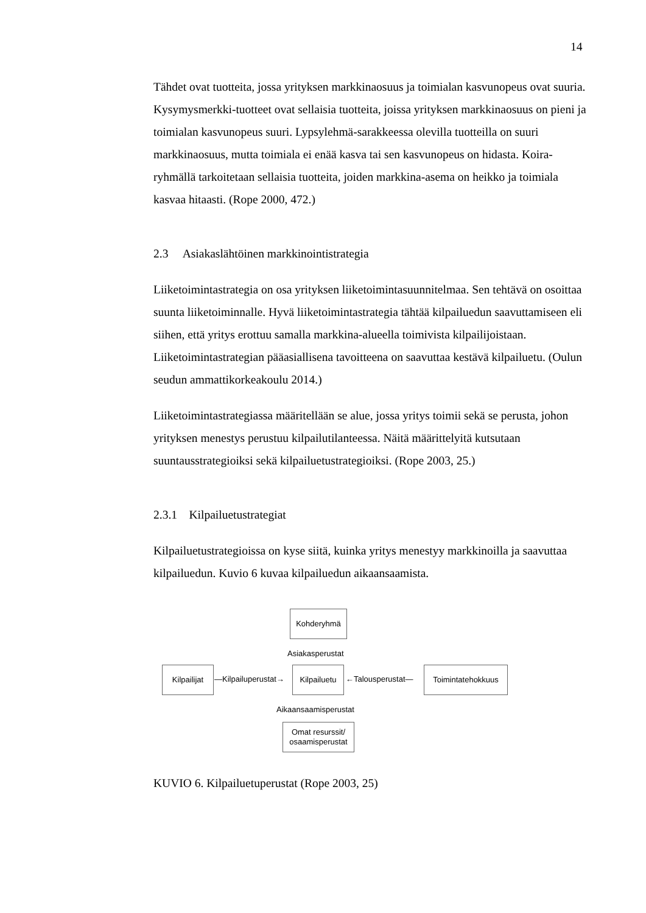14
Tähdet ovat tuotteita, jossa yrityksen markkinaosuus ja toimialan kasvunopeus ovat suuria. Kysymysmerkki-tuotteet ovat sellaisia tuotteita, joissa yrityksen markkinaosuus on pieni ja toimialan kasvunopeus suuri. Lypsylehmä-sarakkeessa olevilla tuotteilla on suuri markkinaosuus, mutta toimiala ei enää kasva tai sen kasvunopeus on hidasta. Koira-ryhmällä tarkoitetaan sellaisia tuotteita, joiden markkina-asema on heikko ja toimiala kasvaa hitaasti. (Rope 2000, 472.)
2.3 Asiakaslähtöinen markkinointistrategia
Liiketoimintastrategia on osa yrityksen liiketoimintasuunnitelmaa. Sen tehtävä on osoittaa suunta liiketoiminnalle. Hyvä liiketoimintastrategia tähtää kilpailuedun saavuttamiseen eli siihen, että yritys erottuu samalla markkina-alueella toimivista kilpailijoistaan. Liiketoimintastrategian pääasiallisena tavoitteena on saavuttaa kestävä kilpailuetu. (Oulun seudun ammattikorkeakoulu 2014.)
Liiketoimintastrategiassa määritellään se alue, jossa yritys toimii sekä se perusta, johon yrityksen menestys perustuu kilpailutilanteessa. Näitä määrittelyitä kutsutaan suuntausstrategioiksi sekä kilpailuetustrategioiksi. (Rope 2003, 25.)
2.3.1 Kilpailuetustrategiat
Kilpailuetustrategioissa on kyse siitä, kuinka yritys menestyy markkinoilla ja saavuttaa kilpailuedun. Kuvio 6 kuvaa kilpailuedun aikaansaamista.
Kohderyhmä
Asiakasperustat
Kilpailijat
—Kilpailuperustat→
Kilpailuetu
←Talousperustat—
Toimintatehokkuus
Aikaansaamisperustat
Omat resurssit/
osaamisperustat
KUVIO 6. Kilpailuetuperustat (Rope 2003, 25)